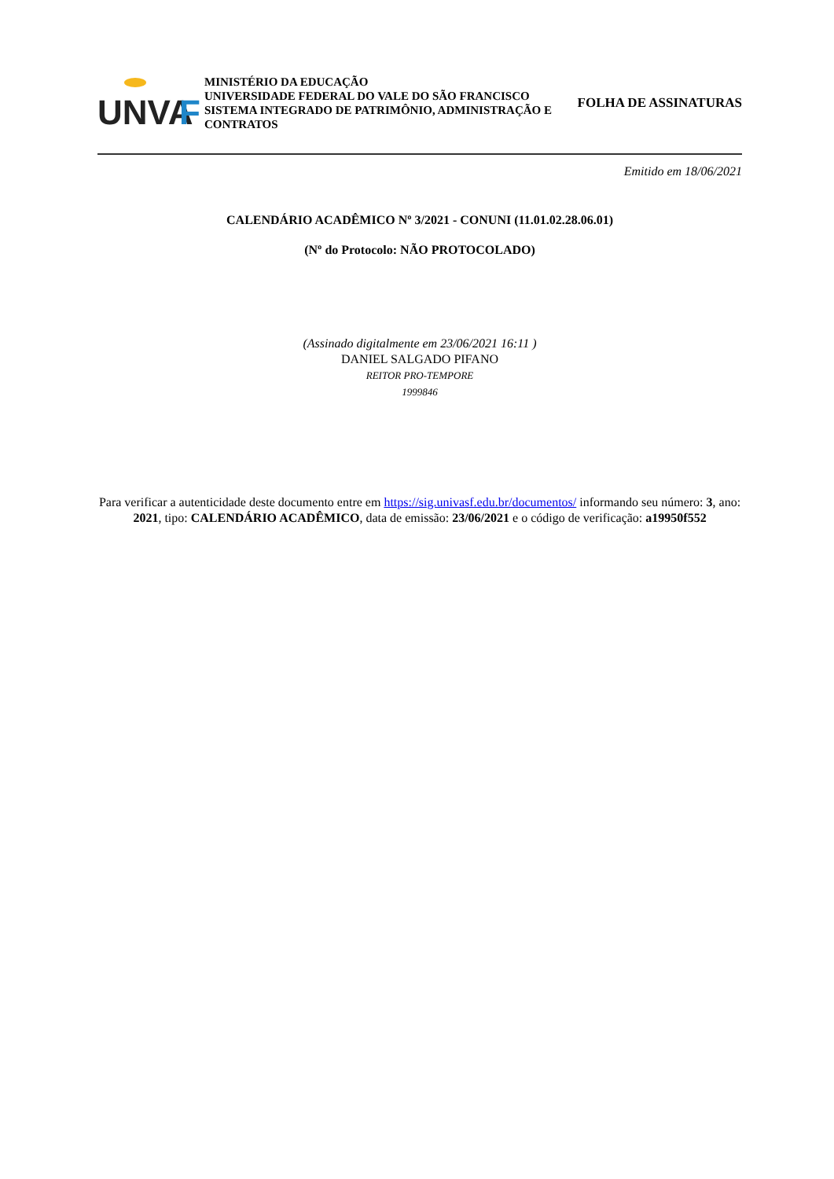UNVA
F
MINISTÉRIO DA EDUCAÇÃO
UNIVERSIDADE FEDERAL DO VALE DO SÃO FRANCISCO
SISTEMA INTEGRADO DE PATRIMÔNIO, ADMINISTRAÇÃO E CONTRATOS
FOLHA DE ASSINATURAS
Emitido em 18/06/2021
CALENDÁRIO ACADÊMICO Nº 3/2021 - CONUNI (11.01.02.28.06.01)
(Nº do Protocolo: NÃO PROTOCOLADO)
(Assinado digitalmente em 23/06/2021 16:11 )
DANIEL SALGADO PIFANO
REITOR PRO-TEMPORE
1999846
Para verificar a autenticidade deste documento entre em https://sig.univasf.edu.br/documentos/ informando seu número: 3, ano: 2021, tipo: CALENDÁRIO ACADÊMICO, data de emissão: 23/06/2021 e o código de verificação: a19950f552